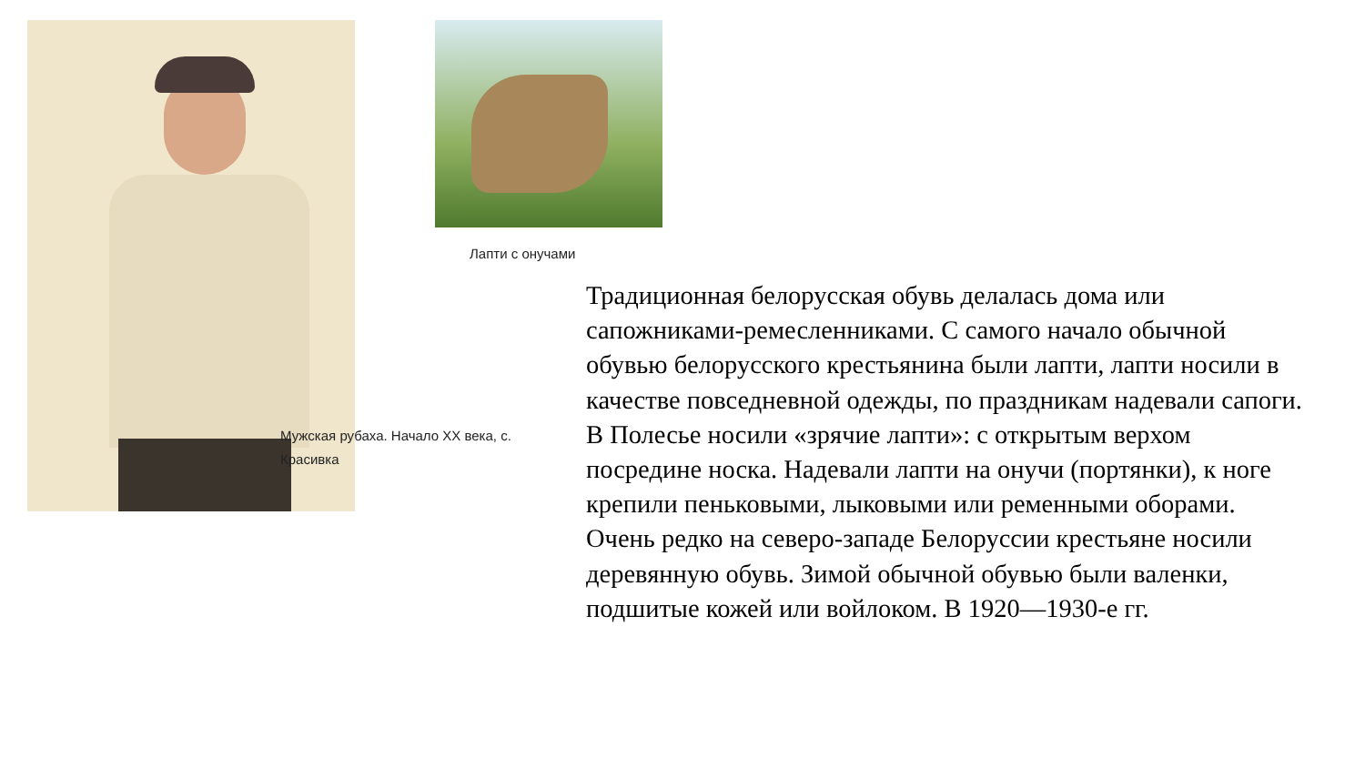Лапти с онучами
Мужская рубаха. Начало XX века, с. Красивка
Традиционная белорусская обувь делалась дома или сапожниками-ремесленниками. С самого начало обычной обувью белорусского крестьянина были лапти, лапти носили в качестве повседневной одежды, по праздникам надевали сапоги. В Полесье носили «зрячие лапти»: с открытым верхом посредине носка. Надевали лапти на онучи (портянки), к ноге крепили пеньковыми, лыковыми или ременными оборами. Очень редко на северо-западе Белоруссии крестьяне носили деревянную обувь. Зимой обычной обувью были валенки, подшитые кожей или войлоком. В 1920—1930-е гг.